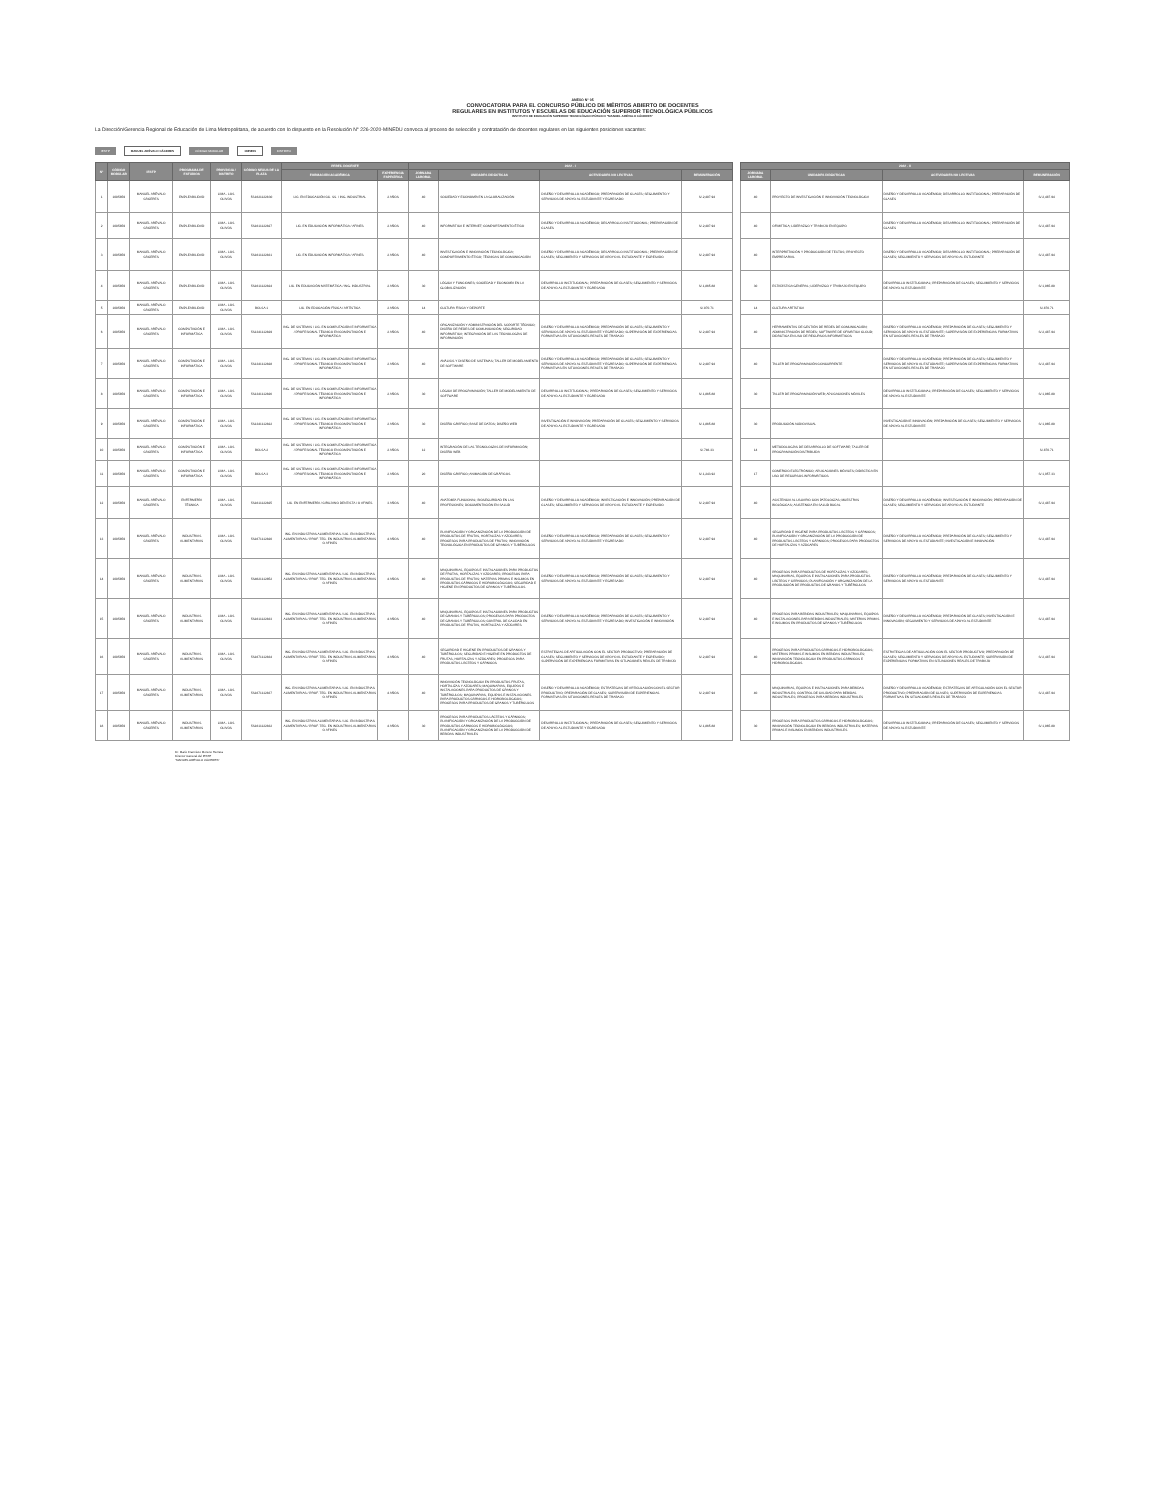ANEXO N° 05
CONVOCATORIA PARA EL CONCURSO PÚBLICO DE MÉRITOS ABIERTO DE DOCENTES
REGULARES EN INSTITUTOS Y ESCUELAS DE EDUCACIÓN SUPERIOR TECNOLÓGICA PÚBLICOS
INSTITUTO DE EDUCACIÓN SUPERIOR TECNOLÓGICO PÚBLICO "MANUEL ARÉVALO CÁCERES"
La Dirección/Gerencia Regional de Educación de Lima Metropolitana, de acuerdo con lo dispuesto en la Resolución N° 226-2020-MINEDU convoca al proceso de selección y contratación de docentes regulares en las siguientes posiciones vacantes:
IESTP MANUEL ARÉVALO CÁCERES CÓDIGO MODULAR 1085859 DISTRITO
| N° | CÓDIGO MODULAR | IESTP | PROGRAMA DE ESTUDIOS | PROVINCIA / DISTRITO | CÓDIGO NEXUS DE LA PLAZA | PERFIL DOCENTE | | 2022 - I | | | | | 2022 - II | | | |
| | | | | | | FORMACIÓN ACADÉMICA | EXPERIENCIA ESPECÍFICA | JORNADA LABORAL | UNIDADES DIDÁCTICAS | ACTIVIDADES NO LECTIVAS | REMUNERACIÓN | | JORNADA LABORAL | UNIDADES DIDÁCTICAS | ACTIVIDADES NO LECTIVAS | REMUNERACIÓN |
| 1 | 1085859 | MANUEL ARÉVALO CÁCERES | EMPLEABILIDAD | LIMA - LOS OLIVOS | 5S1621122830 | LIC. EN EDUCACIÓN CC. SS. / ING. INDUSTRIAL | 2 AÑOS | 40 | SOCIEDAD Y ECONOMÍA EN LA GLOBALIZACIÓN | DISEÑO Y DESARROLLO ACADÉMICO; PREPARACIÓN DE CLASES; SEGUIMIENTO Y SERVICIOS DE APOYO AL ESTUDIANTE Y EGRESADO | S/.2,487.94 | | 40 | PROYECTO DE INVESTIGACIÓN E INNOVACIÓN TECNOLÓGICA | DISEÑO Y DESARROLLO ACADÉMICO; DESARROLLO INSTITUCIONAL; PREPARACIÓN DE CLASES | S/.2,487.94 |
| 2 | 1085859 | MANUEL ARÉVALO CÁCERES | EMPLEABILIDAD | LIMA - LOS OLIVOS | 5S1611122827 | LIC. EN EDUCACIÓN INFORMÁTICA / AFINES | 2 AÑOS | 40 | INFORMÁTICA E INTERNET; COMPORTAMIENTO ÉTICO | DISEÑO Y DESARROLLO ACADÉMICO; DESARROLLO INSTITUCIONAL; PREPARACIÓN DE CLASES | S/.2,487.94 | | 40 | OFIMÁTICA; LIDERAZGO Y TRABAJO EN EQUIPO | DISEÑO Y DESARROLLO ACADÉMICO; DESARROLLO INSTITUCIONAL; PREPARACIÓN DE CLASES | S/.2,487.94 |
| 3 | 1085859 | MANUEL ARÉVALO CÁCERES | EMPLEABILIDAD | LIMA - LOS OLIVOS | 5S1611122831 | LIC. EN EDUCACIÓN INFORMÁTICA / AFINES | 2 AÑOS | 40 | INVESTIGACIÓN E INNOVACIÓN TECNOLÓGICA; COMPORTAMIENTO ÉTICO; TÉCNICAS DE COMUNICACIÓN | DISEÑO Y DESARROLLO ACADÉMICO; DESARROLLO INSTITUCIONAL; PREPARACIÓN DE CLASES; SEGUIMIENTO Y SERVICIOS DE APOYO AL ESTUDIANTE Y EGRESADO | S/.2,487.94 | | 40 | INTERPRETACIÓN Y PRODUCCIÓN DE TEXTOS; PROYECTO EMPRESARIAL | DISEÑO Y DESARROLLO ACADÉMICO; DESARROLLO INSTITUCIONAL; PREPARACIÓN DE CLASES; SEGUIMIENTO Y SERVICIOS DE APOYO AL ESTUDIANTE | S/.2,487.94 |
| 4 | 1085859 | MANUEL ARÉVALO CÁCERES | EMPLEABILIDAD | LIMA - LOS OLIVOS | 5S1611122824 | LIC. EN EDUCACIÓN MATEMÁTICA / ING. INDUSTRIAL | 2 AÑOS | 30 | LÓGICA Y FUNCIONES; SOCIEDAD Y ECONOMÍA EN LA GLOBALIZACIÓN | DESARROLLO INSTITUCIONAL; PREPARACIÓN DE CLASES; SEGUIMIENTO Y SERVICIOS DE APOYO AL ESTUDIANTE Y EGRESADO | S/.1,865.88 | | 30 | ESTADÍSTICA GENERAL; LIDERAZGO Y TRABAJO EN EQUIPO | DESARROLLO INSTITUCIONAL; PREPARACIÓN DE CLASES; SEGUIMIENTO Y SERVICIOS DE APOYO AL ESTUDIANTE | S/.1,865.88 |
| 5 | 1085859 | MANUEL ARÉVALO CÁCERES | EMPLEABILIDAD | LIMA - LOS OLIVOS | BOLSA 1 | LIC. EN EDUCACIÓN FÍSICA / ARTÍSTICA | 2 AÑOS | 14 | CULTURA FÍSICA Y DEPORTE | | S/.870.71 | | 14 | CULTURA ARTÍSTICA | | S/.870.71 |
| 6 | 1085859 | MANUEL ARÉVALO CÁCERES | COMPUTACIÓN E INFORMÁTICA | LIMA - LOS OLIVOS | 5S1341112829 | ING. DE SISTEMAS / LIC. EN COMPUTACIÓN E INFORMÁTICA / PROFESIONAL TÉCNICO EN COMPUTACIÓN E INFORMÁTICA | 2 AÑOS | 40 | ORGANIZACIÓN Y ADMINISTRACIÓN DEL SOPORTE TÉCNICO; DISEÑO DE REDES DE COMUNICACIÓN; SEGURIDAD INFORMÁTICA; INTEGRACIÓN DE LAS TECNOLOGÍAS DE INFORMACIÓN | DISEÑO Y DESARROLLO ACADÉMICO; PREPARACIÓN DE CLASES; SEGUIMIENTO Y SERVICIOS DE APOYO AL ESTUDIANTE Y EGRESADO; SUPERVISIÓN DE EXPERIENCIAS FORMATIVAS EN SITUACIONES REALES DE TRABAJO | S/.2,487.94 | | 40 | HERRAMIENTAS DE GESTIÓN DE REDES DE COMUNICACIÓN; ADMINISTRACIÓN DE REDES; SOFTWARE DE OFIMÁTICA CLOUD; DIDÁCTICA EN USO DE RECURSOS INFORMÁTICOS | DISEÑO Y DESARROLLO ACADÉMICO; PREPARACIÓN DE CLASES; SEGUIMIENTO Y SERVICIOS DE APOYO AL ESTUDIANTE; SUPERVISIÓN DE EXPERIENCIAS FORMATIVAS EN SITUACIONES REALES DE TRABAJO | S/.2,487.94 |
| 7 | 1085859 | MANUEL ARÉVALO CÁCERES | COMPUTACIÓN E INFORMÁTICA | LIMA - LOS OLIVOS | 5S1341112828 | ING. DE SISTEMAS / LIC. EN COMPUTACIÓN E INFORMÁTICA / PROFESIONAL TÉCNICO EN COMPUTACIÓN E INFORMÁTICA | 2 AÑOS | 40 | ANÁLISIS Y DISEÑO DE SISTEMAS; TALLER DE MODELAMIENTO DE SOFTWARE | DISEÑO Y DESARROLLO ACADÉMICO; PREPARACIÓN DE CLASES; SEGUIMIENTO Y SERVICIOS DE APOYO AL ESTUDIANTE Y EGRESADO; SUPERVISIÓN DE EXPERIENCIAS FORMATIVAS EN SITUACIONES REALES DE TRABAJO | S/.2,487.94 | | 40 | TALLER DE PROGRAMACIÓN CONCURRENTE | DISEÑO Y DESARROLLO ACADÉMICO; PREPARACIÓN DE CLASES; SEGUIMIENTO Y SERVICIOS DE APOYO AL ESTUDIANTE; SUPERVISIÓN DE EXPERIENCIAS FORMATIVAS EN SITUACIONES REALES DE TRABAJO | S/.2,487.94 |
| 8 | 1085859 | MANUEL ARÉVALO CÁCERES | COMPUTACIÓN E INFORMÁTICA | LIMA - LOS OLIVOS | 5S1341112826 | ING. DE SISTEMAS / LIC. EN COMPUTACIÓN E INFORMÁTICA / PROFESIONAL TÉCNICO EN COMPUTACIÓN E INFORMÁTICA | 2 AÑOS | 30 | LÓGICA DE PROGRAMACIÓN; TALLER DE MODELAMIENTO DE SOFTWARE | DESARROLLO INSTITUCIONAL; PREPARACIÓN DE CLASES; SEGUIMIENTO Y SERVICIOS DE APOYO AL ESTUDIANTE Y EGRESADO | S/.1,865.88 | | 30 | TALLER DE PROGRAMACIÓN WEB; APLICACIONES MÓVILES | DESARROLLO INSTITUCIONAL; PREPARACIÓN DE CLASES; SEGUIMIENTO Y SERVICIOS DE APOYO AL ESTUDIANTE | S/.1,865.88 |
| 9 | 1085859 | MANUEL ARÉVALO CÁCERES | COMPUTACIÓN E INFORMÁTICA | LIMA - LOS OLIVOS | 5S1341112822 | ING. DE SISTEMAS / LIC. EN COMPUTACIÓN E INFORMÁTICA / PROFESIONAL TÉCNICO EN COMPUTACIÓN E INFORMÁTICA | 2 AÑOS | 30 | DISEÑO GRÁFICO; BASE DE DATOS; DISEÑO WEB | INVESTIGACIÓN E INNOVACIÓN; PREPARACIÓN DE CLASES; SEGUIMIENTO Y SERVICIOS DE APOYO AL ESTUDIANTE Y EGRESADO | S/.1,865.88 | | 30 | PRODUCCIÓN AUDIOVISUAL | INVESTIGACIÓN E INNOVACIÓN; PREPARACIÓN DE CLASES; SEGUIMIENTO Y SERVICIOS DE APOYO AL ESTUDIANTE | S/.1,865.88 |
| 10 | 1085859 | MANUEL ARÉVALO CÁCERES | COMPUTACIÓN E INFORMÁTICA | LIMA - LOS OLIVOS | BOLSA 2 | ING. DE SISTEMAS / LIC. EN COMPUTACIÓN E INFORMÁTICA / PROFESIONAL TÉCNICO EN COMPUTACIÓN E INFORMÁTICA | 2 AÑOS | 12 | INTEGRACIÓN DE LAS TECNOLOGÍAS DE INFORMACIÓN; DISEÑO WEB | | S/.746.33 | | 14 | METODOLOGÍAS DE DESARROLLO DE SOFTWARE; TALLER DE PROGRAMACIÓN DISTRIBUIDA | | S/.870.71 |
| 11 | 1085859 | MANUEL ARÉVALO CÁCERES | COMPUTACIÓN E INFORMÁTICA | LIMA - LOS OLIVOS | BOLSA 3 | ING. DE SISTEMAS / LIC. EN COMPUTACIÓN E INFORMÁTICA / PROFESIONAL TÉCNICO EN COMPUTACIÓN E INFORMÁTICA | 2 AÑOS | 20 | DISEÑO GRÁFICO; ANIMACIÓN DE GRÁFICOS | | S/.1,243.92 | | 17 | COMERCIO ELECTRÓNICO; APLICACIONES MÓVILES; DIDÁCTICA EN USO DE RECURSOS INFORMÁTICOS | | S/.1,057.33 |
| 12 | 1085859 | MANUEL ARÉVALO CÁCERES | ENFERMERÍA TÉCNICA | LIMA - LOS OLIVOS | 5S1611122825 | LIC. EN ENFERMERÍA / CIRUJANO DENTISTA / O AFINES | 3 AÑOS | 40 | ANATOMÍA FUNCIONAL; BIOSEGURIDAD EN LAS PROFESIONES; DOCUMENTACIÓN EN SALUD | DISEÑO Y DESARROLLO ACADÉMICO; INVESTIGACIÓN E INNOVACIÓN; PREPARACIÓN DE CLASES; SEGUIMIENTO Y SERVICIOS DE APOYO AL ESTUDIANTE Y EGRESADO | S/.2,487.94 | | 40 | ASISTENCIA AL USUARIO CON PATOLOGÍAS; MUESTRAS BIOLÓGICAS; ASISTENCIA EN SALUD BUCAL | DISEÑO Y DESARROLLO ACADÉMICO; INVESTIGACIÓN E INNOVACIÓN; PREPARACIÓN DE CLASES; SEGUIMIENTO Y SERVICIOS DE APOYO AL ESTUDIANTE | S/.2,487.94 |
| 13 | 1085859 | MANUEL ARÉVALO CÁCERES | INDUSTRIAS ALIMENTARIAS | LIMA - LOS OLIVOS | 5S1671112820 | ING. EN INDUSTRIAS ALIMENTARIAS / LIC. EN INDUSTRIAS ALIMENTARIAS / PROF. TEC. EN INDUSTRIAS ALIMENTARIAS O AFINES | 4 AÑOS | 40 | PLANIFICACIÓN Y ORGANIZACIÓN DE LA PRODUCCIÓN DE PRODUCTOS DE FRUTAS, HORTALIZAS Y AZÚCARES; PROCESOS PARA PRODUCTOS DE FRUTAS; INNOVACIÓN TECNOLÓGICA EN PRODUCTOS DE GRANOS Y TUBÉRCULOS | DISEÑO Y DESARROLLO ACADÉMICO; PREPARACIÓN DE CLASES; SEGUIMIENTO Y SERVICIOS DE APOYO AL ESTUDIANTE Y EGRESADO | S/.2,487.94 | | 40 | SEGURIDAD E HIGIENE PARA PRODUCTOS LÁCTEOS Y CÁRNICOS; PLANIFICACIÓN Y ORGANIZACIÓN DE LA PRODUCCIÓN DE PRODUCTOS LÁCTEOS Y CÁRNICOS; PROCESOS PARA PRODUCTOS DE HORTALIZAS Y AZÚCARES | DISEÑO Y DESARROLLO ACADÉMICO; PREPARACIÓN DE CLASES; SEGUIMIENTO Y SERVICIOS DE APOYO AL ESTUDIANTE; INVESTIGACIÓN E INNOVACIÓN | S/.2,487.94 |
| 14 | 1085859 | MANUEL ARÉVALO CÁCERES | INDUSTRIAS ALIMENTARIAS | LIMA - LOS OLIVOS | 5S4621112852 | ING. EN INDUSTRIAS ALIMENTARIAS / LIC. EN INDUSTRIAS ALIMENTARIAS / PROF. TEC. EN INDUSTRIAS ALIMENTARIAS O AFINES | 4 AÑOS | 40 | MAQUINARIAS, EQUIPOS E INSTALACIONES PARA PRODUCTOS DE FRUTAS, HORTALIZAS Y AZÚCARES; PROCESOS PARA PRODUCTOS DE FRUTAS; MATERIAS PRIMAS E INSUMOS EN PRODUCTOS CÁRNICOS E HIDROBIOLÓGICOS; SEGURIDAD E HIGIENE EN PRODUCTOS DE GRANOS Y TUBÉRCULOS | DISEÑO Y DESARROLLO ACADÉMICO; PREPARACIÓN DE CLASES; SEGUIMIENTO Y SERVICIOS DE APOYO AL ESTUDIANTE Y EGRESADO | S/.2,487.94 | | 40 | PROCESOS PARA PRODUCTOS DE HORTALIZAS Y AZÚCARES; MAQUINARIAS, EQUIPOS E INSTALACIONES PARA PRODUCTOS LÁCTEOS Y CÁRNICOS; PLANIFICACIÓN Y ORGANIZACIÓN DE LA PRODUCCIÓN DE PRODUCTOS DE GRANOS Y TUBÉRCULOS | DISEÑO Y DESARROLLO ACADÉMICO; PREPARACIÓN DE CLASES; SEGUIMIENTO Y SERVICIOS DE APOYO AL ESTUDIANTE | S/.2,487.94 |
| 15 | 1085859 | MANUEL ARÉVALO CÁCERES | INDUSTRIAS ALIMENTARIAS | LIMA - LOS OLIVOS | 5S1611122833 | ING. EN INDUSTRIAS ALIMENTARIAS / LIC. EN INDUSTRIAS ALIMENTARIAS / PROF. TEC. EN INDUSTRIAS ALIMENTARIAS O AFINES | 4 AÑOS | 40 | MAQUINARIAS, EQUIPOS E INSTALACIONES PARA PRODUCTOS DE GRANOS Y TUBÉRCULOS; PROCESOS PARA PRODUCTOS DE GRANOS Y TUBÉRCULOS; CONTROL DE CALIDAD EN PRODUCTOS DE FRUTAS, HORTALIZAS Y AZÚCARES | DISEÑO Y DESARROLLO ACADÉMICO; PREPARACIÓN DE CLASES; SEGUIMIENTO Y SERVICIOS DE APOYO AL ESTUDIANTE Y EGRESADO; INVESTIGACIÓN E INNOVACIÓN | S/.2,487.94 | | 40 | PROCESOS PARA BEBIDAS INDUSTRIALES; MAQUINARIAS, EQUIPOS E INSTALACIONES PARA BEBIDAS INDUSTRIALES; MATERIAS PRIMAS E INSUMOS EN PRODUCTOS DE GRANOS Y TUBÉRCULOS | DISEÑO Y DESARROLLO ACADÉMICO; PREPARACIÓN DE CLASES; INVESTIGACIÓN E INNOVACIÓN; SEGUIMIENTO Y SERVICIOS DE APOYO AL ESTUDIANTE | S/.2,487.94 |
| 16 | 1085859 | MANUEL ARÉVALO CÁCERES | INDUSTRIAS ALIMENTARIAS | LIMA - LOS OLIVOS | 5S1671112834 | ING. EN INDUSTRIAS ALIMENTARIAS / LIC. EN INDUSTRIAS ALIMENTARIAS / PROF. TEC. EN INDUSTRIAS ALIMENTARIAS O AFINES | 4 AÑOS | 40 | SEGURIDAD E HIGIENE EN PRODUCTOS DE GRANOS Y TUBÉRCULOS; SEGURIDAD E HIGIENE EN PRODUCTOS DE FRUTAS, HORTALIZAS Y AZÚCARES; PROCESOS PARA PRODUCTOS LÁCTEOS Y CÁRNICOS | ESTRATEGIAS DE ARTICULACIÓN CON EL SECTOR PRODUCTIVO; PREPARACIÓN DE CLASES; SEGUIMIENTO Y SERVICIOS DE APOYO AL ESTUDIANTE Y EGRESADO; SUPERVISIÓN DE EXPERIENCIAS FORMATIVAS EN SITUACIONES REALES DE TRABAJO | S/.2,487.94 | | 40 | PROCESOS PARA PRODUCTOS CÁRNICOS E HIDROBIOLÓGICOS; MATERIAS PRIMAS E INSUMOS EN BEBIDAS INDUSTRIALES; INNOVACIÓN TECNOLÓGICA EN PRODUCTOS CÁRNICOS E HIDROBIOLÓGICOS | ESTRATEGIAS DE ARTICULACIÓN CON EL SECTOR PRODUCTIVO; PREPARACIÓN DE CLASES; SEGUIMIENTO Y SERVICIOS DE APOYO AL ESTUDIANTE; SUPERVISIÓN DE EXPERIENCIAS FORMATIVAS EN SITUACIONES REALES DE TRABAJO | S/.2,487.94 |
| 17 | 1085859 | MANUEL ARÉVALO CÁCERES | INDUSTRIAS ALIMENTARIAS | LIMA - LOS OLIVOS | 5S1671112837 | ING. EN INDUSTRIAS ALIMENTARIAS / LIC. EN INDUSTRIAS ALIMENTARIAS / PROF. TEC. EN INDUSTRIAS ALIMENTARIAS O AFINES | 4 AÑOS | 40 | INNOVACIÓN TECNOLÓGICA EN PRODUCTOS FRUTAS, HORTALIZAS Y AZÚCARES; MAQUINARIAS, EQUIPOS E INSTALACIONES PARA PRODUCTOS DE GRANOS Y TUBÉRCULOS; MAQUINARIAS, EQUIPOS E INSTALACIONES PARA PRODUCTOS CÁRNICOS E HIDROBIOLÓGICOS; PROCESOS PARA PRODUCTOS DE GRANOS Y TUBÉRCULOS | DISEÑO Y DESARROLLO ACADÉMICO; ESTRATEGIAS DE ARTICULACIÓN CON EL SECTOR PRODUCTIVO; PREPARACIÓN DE CLASES; SUPERVISIÓN DE EXPERIENCIAS FORMATIVAS EN SITUACIONES REALES DE TRABAJO | S/.2,487.94 | | 40 | MAQUINARIAS, EQUIPOS E INSTALACIONES PARA BEBIDAS INDUSTRIALES; CONTROL DE CALIDAD PARA BEBIDAS INDUSTRIALES; PROCESOS PARA BEBIDAS INDUSTRIALES | DISEÑO Y DESARROLLO ACADÉMICO; ESTRATEGIAS DE ARTICULACIÓN CON EL SECTOR PRODUCTIVO; PREPARACIÓN DE CLASES; SUPERVISIÓN DE EXPERIENCIAS FORMATIVAS EN SITUACIONES REALES DE TRABAJO | S/.2,487.94 |
| 18 | 1085859 | MANUEL ARÉVALO CÁCERES | INDUSTRIAS ALIMENTARIAS | LIMA - LOS OLIVOS | 5S1611122832 | ING. EN INDUSTRIAS ALIMENTARIAS / LIC. EN INDUSTRIAS ALIMENTARIAS / PROF. TEC. EN INDUSTRIAS ALIMENTARIAS O AFINES | 4 AÑOS | 30 | PROCESOS PARA PRODUCTOS LÁCTEOS Y CÁRNICOS; PLANIFICACIÓN Y ORGANIZACIÓN DE LA PRODUCCIÓN DE PRODUCTOS CÁRNICOS E HIDROBIOLÓGICOS; PLANIFICACIÓN Y ORGANIZACIÓN DE LA PRODUCCIÓN DE BEBIDAS INDUSTRIALES | DESARROLLO INSTITUCIONAL; PREPARACIÓN DE CLASES; SEGUIMIENTO Y SERVICIOS DE APOYO AL ESTUDIANTE Y EGRESADO | S/.1,865.88 | | 30 | PROCESOS PARA PRODUCTOS CÁRNICOS E HIDROBIOLÓGICOS; INNOVACIÓN TECNOLÓGICA EN BEBIDAS INDUSTRIALES; MATERIAS PRIMAS E INSUMOS EN BEBIDAS INDUSTRIALES | DESARROLLO INSTITUCIONAL; PREPARACIÓN DE CLASES; SEGUIMIENTO Y SERVICIOS DE APOYO AL ESTUDIANTE | S/.1,865.88 |
Dr. Mario Francisco Moreno Herrera
Director General del IESTP
"MANUEL ARÉVALO CÁCERES"